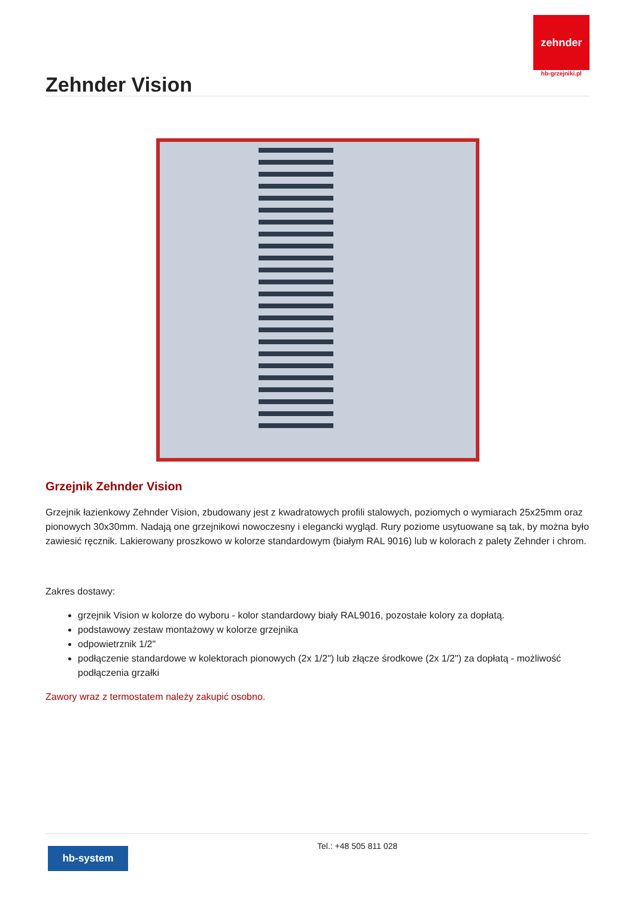zehnder
hb-grzejniki.pl
Zehnder Vision
Grzejnik Zehnder Vision
Grzejnik łazienkowy Zehnder Vision, zbudowany jest z kwadratowych profili stalowych, poziomych o wymiarach 25x25mm oraz pionowych 30x30mm. Nadają one grzejnikowi nowoczesny i elegancki wygląd. Rury poziome usytuowane są tak, by można było zawiesić ręcznik. Lakierowany proszkowo w kolorze standardowym (białym RAL 9016) lub w kolorach z palety Zehnder i chrom.
Zakres dostawy:
grzejnik Vision w kolorze do wyboru - kolor standardowy biały RAL9016, pozostałe kolory za dopłatą.
podstawowy zestaw montażowy w kolorze grzejnika
odpowietrznik 1/2"
podłączenie standardowe w kolektorach pionowych (2x 1/2") lub złącze środkowe (2x 1/2") za dopłatą - możliwość podłączenia grzałki
Zawory wraz z termostatem należy zakupić osobno.
hb-system
Tel.: +48 505 811 028